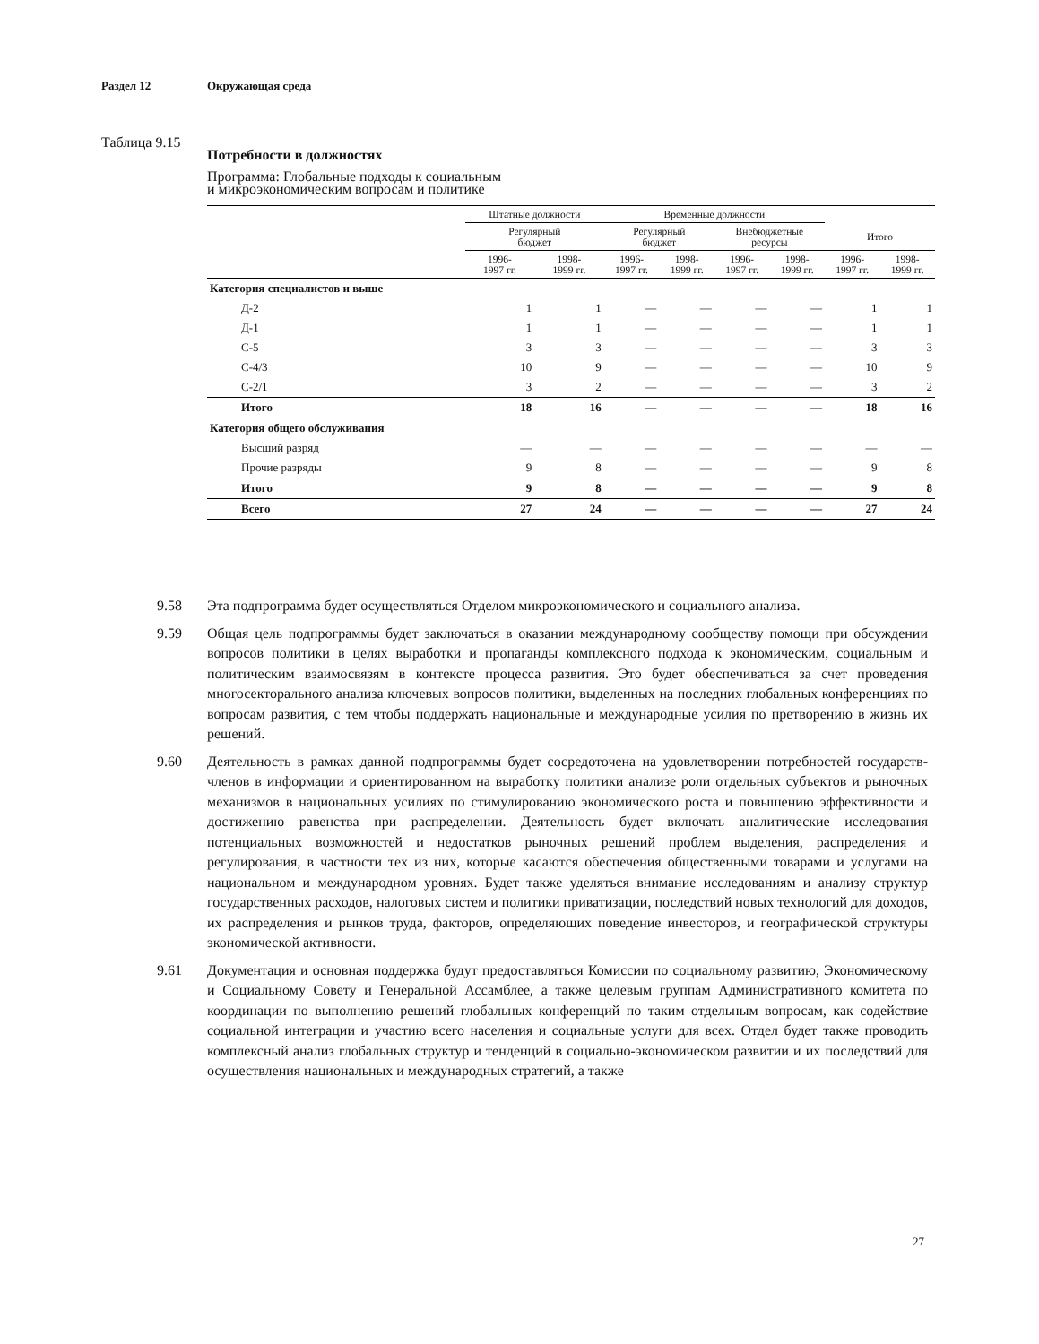Раздел 12 Окружающая среда
Таблица 9.15 Потребности в должностях
Программа: Глобальные подходы к социальным
и микроэкономическим вопросам и политике
| | Штатные должности | | Временные должности | | | | | |
| --- | --- | --- | --- | --- | --- | --- | --- | --- |
| | Регулярный бюджет | | Регулярный бюджет | | Внебюджетные ресурсы | | Итого | |
| | 1996- 1997 гг. | 1998- 1999 гг. | 1996- 1997 гг. | 1998- 1999 гг. | 1996- 1997 гг. | 1998- 1999 гг. | 1996- 1997 гг. | 1998- 1999 гг. |
| Категория специалистов и выше | | | | | | | | |
| Д-2 | 1 | 1 | — | — | — | — | 1 | 1 |
| Д-1 | 1 | 1 | — | — | — | — | 1 | 1 |
| С-5 | 3 | 3 | — | — | — | — | 3 | 3 |
| С-4/3 | 10 | 9 | — | — | — | — | 10 | 9 |
| С-2/1 | 3 | 2 | — | — | — | — | 3 | 2 |
| Итого | 18 | 16 | — | — | — | — | 18 | 16 |
| Категория общего обслуживания | | | | | | | | |
| Высший разряд | — | — | — | — | — | — | — | — |
| Прочие разряды | 9 | 8 | — | — | — | — | 9 | 8 |
| Итого | 9 | 8 | — | — | — | — | 9 | 8 |
| Всего | 27 | 24 | — | — | — | — | 27 | 24 |
9.58 Эта подпрограмма будет осуществляться Отделом микроэкономического и социального анализа.
9.59 Общая цель подпрограммы будет заключаться в оказании международному сообществу помощи при обсуждении вопросов политики в целях выработки и пропаганды комплексного подхода к экономическим, социальным и политическим взаимосвязям в контексте процесса развития. Это будет обеспечиваться за счет проведения многосекторального анализа ключевых вопросов политики, выделенных на последних глобальных конференциях по вопросам развития, с тем чтобы поддержать национальные и международные усилия по претворению в жизнь их решений.
9.60 Деятельность в рамках данной подпрограммы будет сосредоточена на удовлетворении потребностей государств-членов в информации и ориентированном на выработку политики анализе роли отдельных субъектов и рыночных механизмов в национальных усилиях по стимулированию экономического роста и повышению эффективности и достижению равенства при распределении. Деятельность будет включать аналитические исследования потенциальных возможностей и недостатков рыночных решений проблем выделения, распределения и регулирования, в частности тех из них, которые касаются обеспечения общественными товарами и услугами на национальном и международном уровнях. Будет также уделяться внимание исследованиям и анализу структур государственных расходов, налоговых систем и политики приватизации, последствий новых технологий для доходов, их распределения и рынков труда, факторов, определяющих поведение инвесторов, и географической структуры экономической активности.
9.61 Документация и основная поддержка будут предоставляться Комиссии по социальному развитию, Экономическому и Социальному Совету и Генеральной Ассамблее, а также целевым группам Административного комитета по координации по выполнению решений глобальных конференций по таким отдельным вопросам, как содействие социальной интеграции и участию всего населения и социальные услуги для всех. Отдел будет также проводить комплексный анализ глобальных структур и тенденций в социально-экономическом развитии и их последствий для осуществления национальных и международных стратегий, а также
27